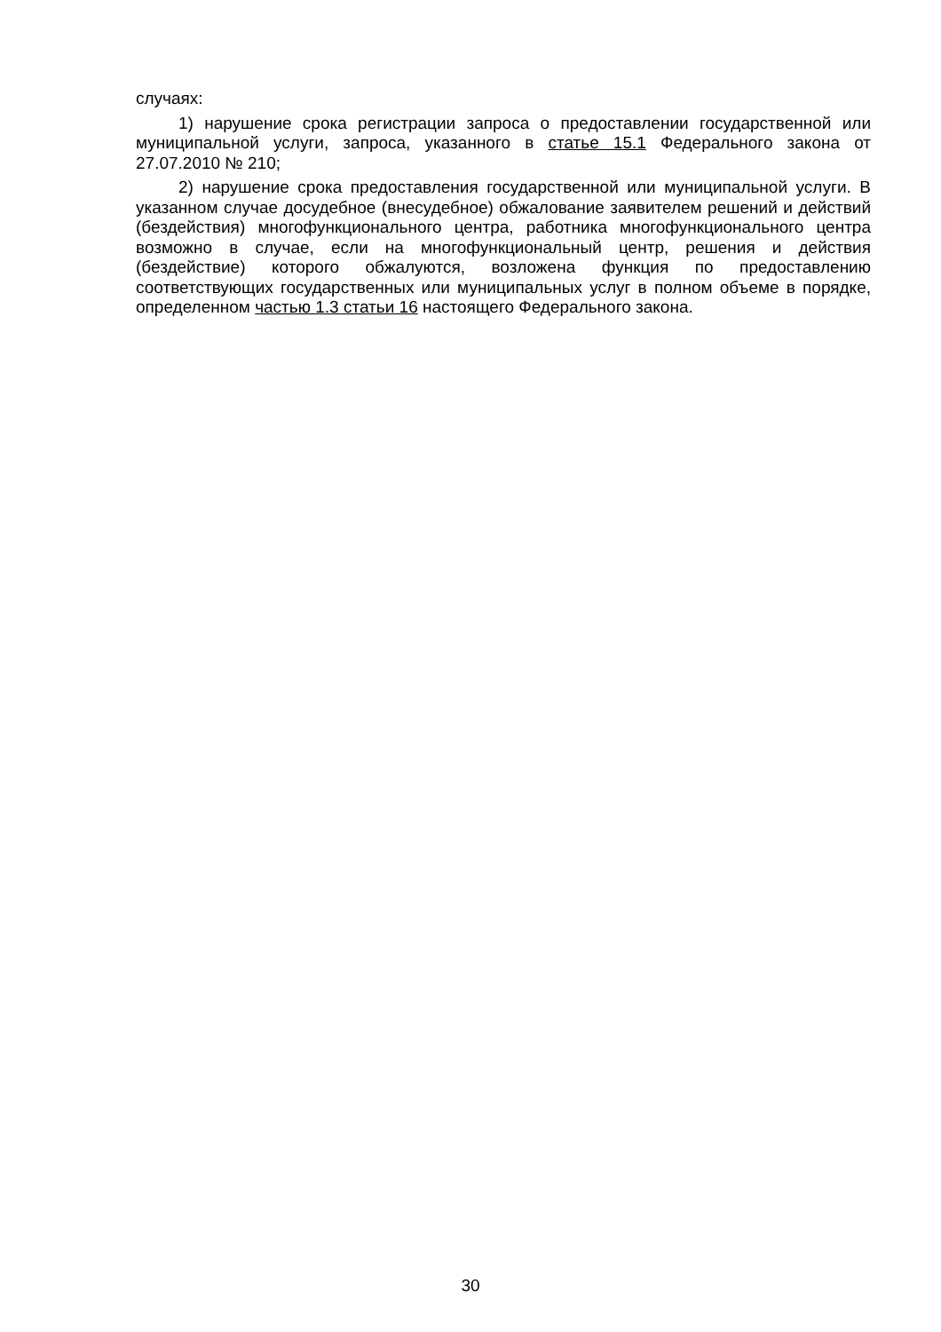случаях:
1) нарушение срока регистрации запроса о предоставлении государственной или муниципальной услуги, запроса, указанного в статье 15.1 Федерального закона от 27.07.2010 № 210;
2) нарушение срока предоставления государственной или муниципальной услуги. В указанном случае досудебное (внесудебное) обжалование заявителем решений и действий (бездействия) многофункционального центра, работника многофункционального центра возможно в случае, если на многофункциональный центр, решения и действия (бездействие) которого обжалуются, возложена функция по предоставлению соответствующих государственных или муниципальных услуг в полном объеме в порядке, определенном частью 1.3 статьи 16 настоящего Федерального закона.
30